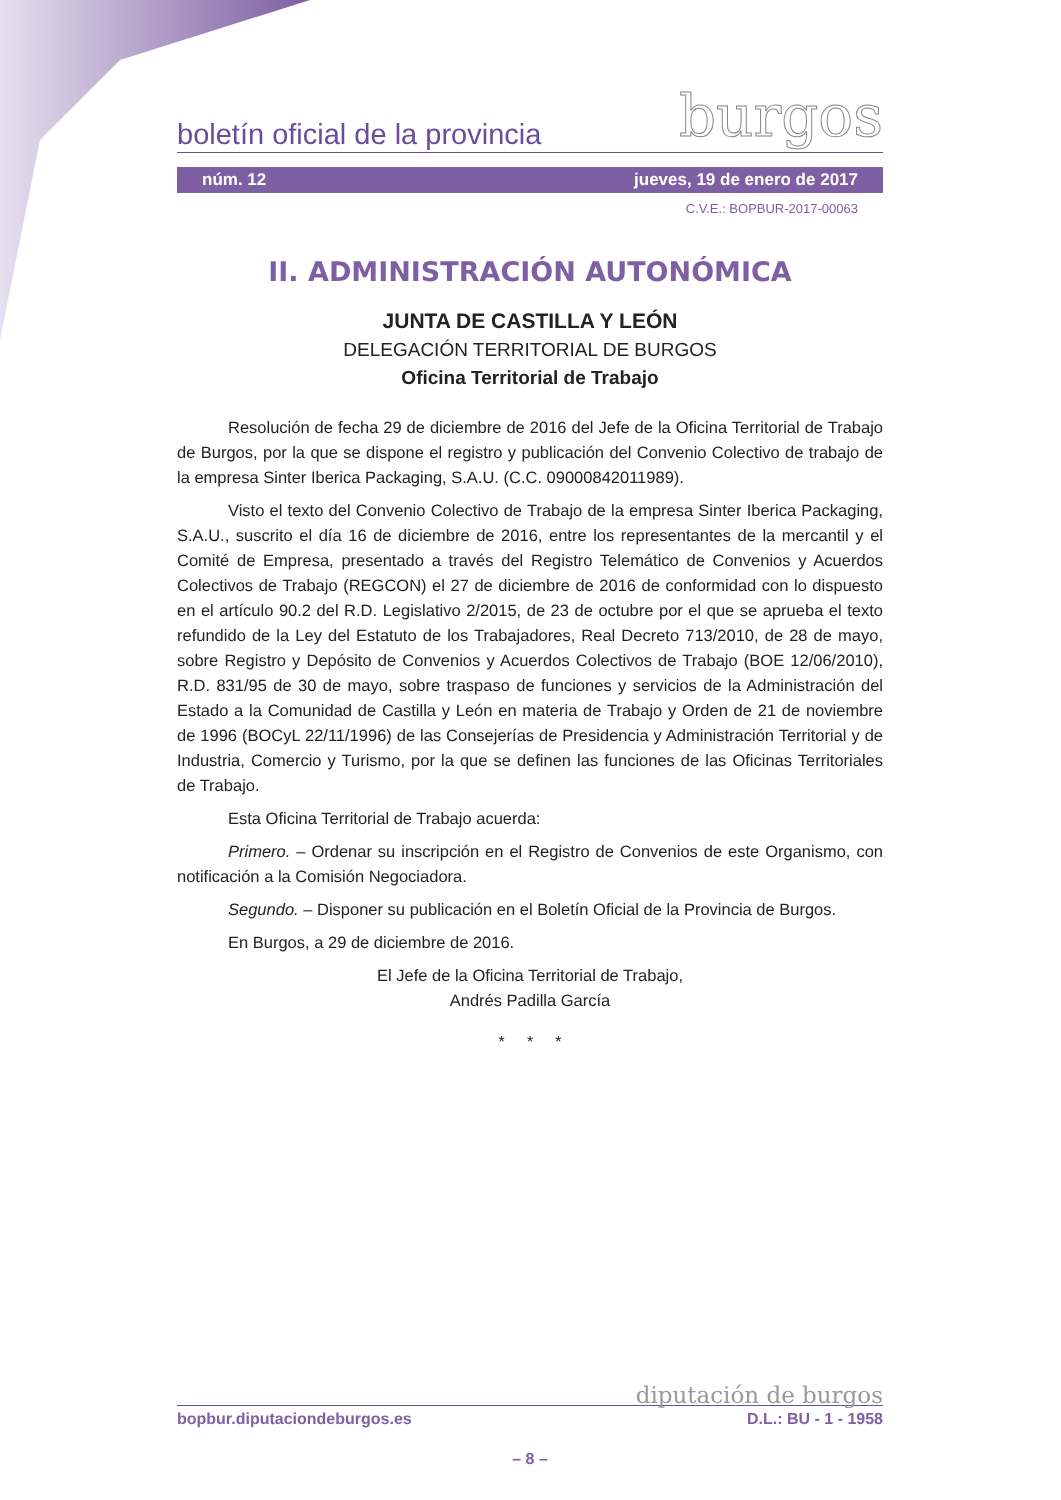boletín oficial de la provincia burgos
núm. 12 jueves, 19 de enero de 2017
C.V.E.: BOPBUR-2017-00063
II. ADMINISTRACIÓN AUTONÓMICA
JUNTA DE CASTILLA Y LEÓN
DELEGACIÓN TERRITORIAL DE BURGOS
Oficina Territorial de Trabajo
Resolución de fecha 29 de diciembre de 2016 del Jefe de la Oficina Territorial de Trabajo de Burgos, por la que se dispone el registro y publicación del Convenio Colectivo de trabajo de la empresa Sinter Iberica Packaging, S.A.U. (C.C. 09000842011989).
Visto el texto del Convenio Colectivo de Trabajo de la empresa Sinter Iberica Packaging, S.A.U., suscrito el día 16 de diciembre de 2016, entre los representantes de la mercantil y el Comité de Empresa, presentado a través del Registro Telemático de Convenios y Acuerdos Colectivos de Trabajo (REGCON) el 27 de diciembre de 2016 de conformidad con lo dispuesto en el artículo 90.2 del R.D. Legislativo 2/2015, de 23 de octubre por el que se aprueba el texto refundido de la Ley del Estatuto de los Trabajadores, Real Decreto 713/2010, de 28 de mayo, sobre Registro y Depósito de Convenios y Acuerdos Colectivos de Trabajo (BOE 12/06/2010), R.D. 831/95 de 30 de mayo, sobre traspaso de funciones y servicios de la Administración del Estado a la Comunidad de Castilla y León en materia de Trabajo y Orden de 21 de noviembre de 1996 (BOCyL 22/11/1996) de las Consejerías de Presidencia y Administración Territorial y de Industria, Comercio y Turismo, por la que se definen las funciones de las Oficinas Territoriales de Trabajo.
Esta Oficina Territorial de Trabajo acuerda:
Primero. – Ordenar su inscripción en el Registro de Convenios de este Organismo, con notificación a la Comisión Negociadora.
Segundo. – Disponer su publicación en el Boletín Oficial de la Provincia de Burgos.
En Burgos, a 29 de diciembre de 2016.
El Jefe de la Oficina Territorial de Trabajo,
Andrés Padilla García
* * *
diputación de burgos
bopbur.diputaciondeburgos.es D.L.: BU - 1 - 1958
– 8 –